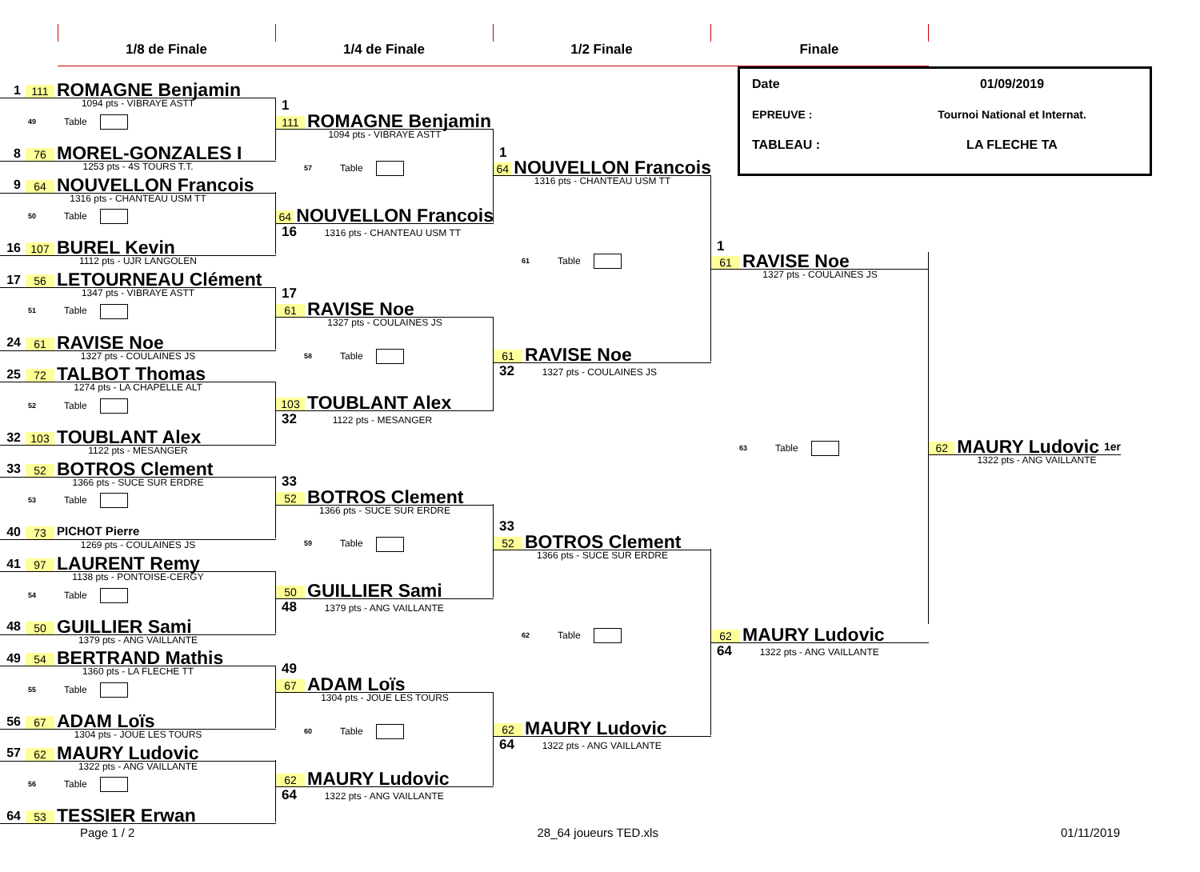1/8 de Finale 1/4 de Finale 1/2 Finale Finale
1 111 ROMAGNE Benjamin
1094 pts - VIBRAYE ASTT
49 Table
8 76 MOREL-GONZALES I
1253 pts - 4S TOURS T.T.
9 64 NOUVELLON Francois
1316 pts - CHANTEAU USM TT
50 Table
16 107 BUREL Kevin
1112 pts - UJR LANGOLEN
17 56 LETOURNEAU Clément
1347 pts - VIBRAYE ASTT
51 Table
24 61 RAVISE Noe
1327 pts - COULAINES JS
25 72 TALBOT Thomas
1274 pts - LA CHAPELLE ALT
52 Table
32 103 TOUBLANT Alex
1122 pts - MESANGER
33 52 BOTROS Clement
1366 pts - SUCE SUR ERDRE
53 Table
40 73 PICHOT Pierre
1269 pts - COULAINES JS
41 97 LAURENT Remy
1138 pts - PONTOISE-CERGY
54 Table
48 50 GUILLIER Sami
1379 pts - ANG VAILLANTE
49 54 BERTRAND Mathis
1360 pts - LA FLECHE TT
55 Table
56 67 ADAM Loïs
1304 pts - JOUE LES TOURS
57 62 MAURY Ludovic
1322 pts - ANG VAILLANTE
56 Table
64 53 TESSIER Erwan
1
111 ROMAGNE Benjamin
1094 pts - VIBRAYE ASTT
57 Table
64 NOUVELLON Francois
16 1316 pts - CHANTEAU USM TT
17
61 RAVISE Noe
1327 pts - COULAINES JS
58 Table
103 TOUBLANT Alex
32 1122 pts - MESANGER
33
52 BOTROS Clement
1366 pts - SUCE SUR ERDRE
59 Table
50 GUILLIER Sami
48 1379 pts - ANG VAILLANTE
49
67 ADAM Loïs
1304 pts - JOUE LES TOURS
60 Table
62 MAURY Ludovic
64 1322 pts - ANG VAILLANTE
1
64 NOUVELLON Francois
1316 pts - CHANTEAU USM TT
61 Table
61 RAVISE Noe
32 1327 pts - COULAINES JS
33
52 BOTROS Clement
1366 pts - SUCE SUR ERDRE
62 Table
62 MAURY Ludovic
64 1322 pts - ANG VAILLANTE
Date 01/09/2019
EPREUVE : Tournoi National et Internat.
TABLEAU : LA FLECHE TA
1
61 RAVISE Noe
1327 pts - COULAINES JS
63 Table
62 MAURY Ludovic
64 1322 pts - ANG VAILLANTE
62 MAURY Ludovic 1er
1322 pts - ANG VAILLANTE
Page 1 / 2 28_64 joueurs TED.xls 01/11/2019